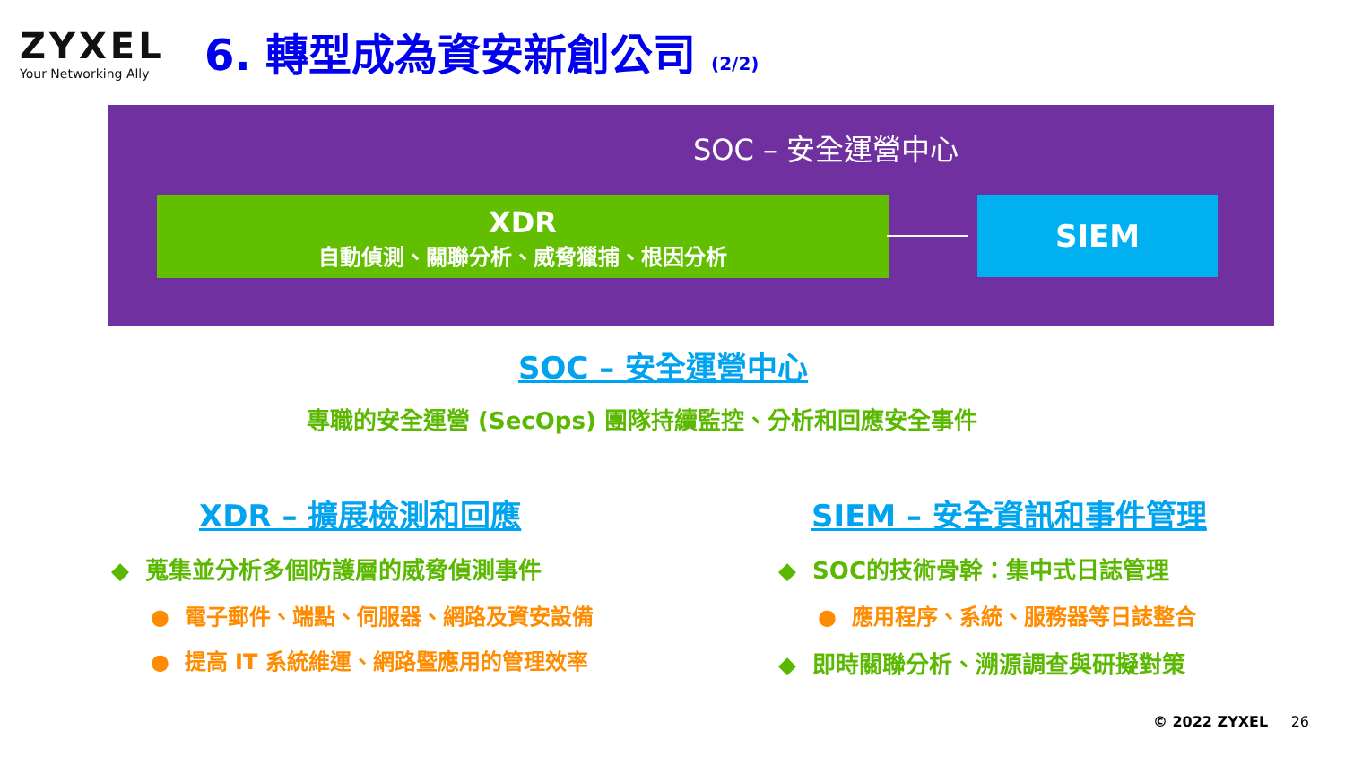ZYXEL
Your Networking Ally
6. 轉型成為資安新創公司 (2/2)
SOC – 安全運營中心
XDR
自動偵測、關聯分析、威脅獵捕、根因分析
SIEM
SOC – 安全運營中心
專職的安全運營 (SecOps) 團隊持續監控、分析和回應安全事件
XDR – 擴展檢測和回應 SIEM – 安全資訊和事件管理
◆ 蒐集並分析多個防護層的威脅偵測事件
● 電子郵件、端點、伺服器、網路及資安設備
● 提高 IT 系統維運、網路暨應用的管理效率
◆ SOC的技術骨幹：集中式日誌管理
● 應用程序、系統、服務器等日誌整合
◆ 即時關聯分析、溯源調查與研擬對策
© 2022 ZYXEL 26